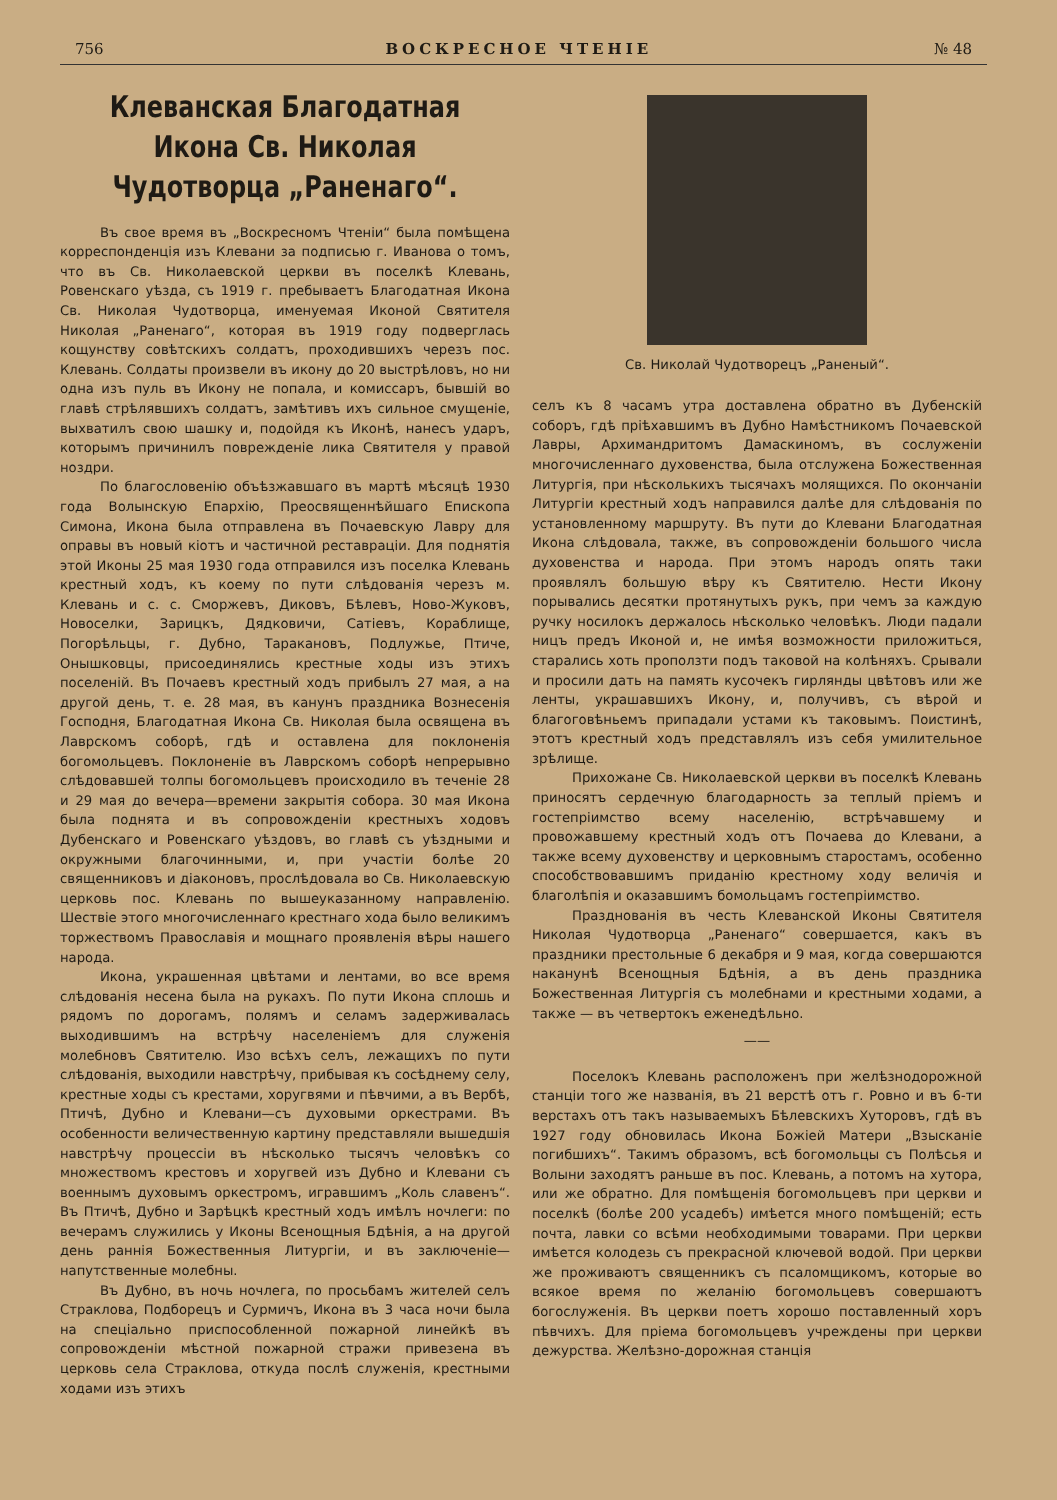756 ВОСКРЕСНОЕ ЧТЕНІЕ № 48
Клеванская Благодатная Икона Св. Николая Чудотворца „Раненаго“.
Въ свое время въ „Воскресномъ Чтеніи“ была помѣщена корреспонденція изъ Клевани за подписью г. Иванова о томъ, что въ Св. Николаевской церкви въ поселкѣ Клевань, Ровенскаго уѣзда, съ 1919 г. пребываетъ Благодатная Икона Св. Николая Чудотворца, именуемая Иконой Святителя Николая „Раненаго“, которая въ 1919 году подверглась кощунству совѣтскихъ солдатъ, проходившихъ черезъ пос. Клевань. Солдаты произвели въ икону до 20 выстрѣловъ, но ни одна изъ пуль въ Икону не попала, и комиссаръ, бывшій во главѣ стрѣлявшихъ солдатъ, замѣтивъ ихъ сильное смущеніе, выхватилъ свою шашку и, подойдя къ Иконѣ, нанесъ ударъ, которымъ причинилъ поврежденіе лика Святителя у правой ноздри.
По благословенію объѣзжавшаго въ мартѣ мѣсяцѣ 1930 года Волынскую Епархію, Преосвященнѣйшаго Епископа Симона, Икона была отправлена въ Почаевскую Лавру для оправы въ новый кіотъ и частичной реставраціи. Для поднятія этой Иконы 25 мая 1930 года отправился изъ поселка Клевань крестный ходъ, къ коему по пути слѣдованія черезъ м. Клевань и с. с. Сморжевъ, Диковъ, Бѣлевъ, Ново-Жуковъ, Новоселки, Зарицкъ, Дядковичи, Сатіевъ, Кораблище, Погорѣльцы, г. Дубно, Таракановъ, Подлужье, Птиче, Онышковцы, присоединялись крестные ходы изъ этихъ поселеній. Въ Почаевъ крестный ходъ прибылъ 27 мая, а на другой день, т. е. 28 мая, въ канунъ праздника Вознесенія Господня, Благодатная Икона Св. Николая была освящена въ Лаврскомъ соборѣ, гдѣ и оставлена для поклоненія богомольцевъ. Поклоненіе въ Лаврскомъ соборѣ непрерывно слѣдовавшей толпы богомольцевъ происходило въ теченіе 28 и 29 мая до вечера—времени закрытія собора. 30 мая Икона была поднята и въ сопровожденіи крестныхъ ходовъ Дубенскаго и Ровенскаго уѣздовъ, во главѣ съ уѣздными и окружными благочинными, и, при участіи болѣе 20 священниковъ и діаконовъ, прослѣдовала во Св. Николаевскую церковь пос. Клевань по вышеуказанному направленію. Шествіе этого многочисленнаго крестнаго хода было великимъ торжествомъ Православія и мощнаго проявленія вѣры нашего народа.
Икона, украшенная цвѣтами и лентами, во все время слѣдованія несена была на рукахъ. По пути Икона сплошь и рядомъ по дорогамъ, полямъ и селамъ задерживалась выходившимъ на встрѣчу населеніемъ для служенія молебновъ Святителю. Изо всѣхъ селъ, лежащихъ по пути слѣдованія, выходили навстрѣчу, прибывая къ сосѣднему селу, крестные ходы съ крестами, хоругвями и пѣвчими, а въ Вербѣ, Птичѣ, Дубно и Клевани—съ духовыми оркестрами. Въ особенности величественную картину представляли вышедшія навстрѣчу процессіи въ нѣсколько тысячъ человѣкъ со множествомъ крестовъ и хоругвей изъ Дубно и Клевани съ военнымъ духовымъ оркестромъ, игравшимъ „Коль славенъ“. Въ Птичѣ, Дубно и Зарѣцкѣ крестный ходъ имѣлъ ночлеги: по вечерамъ служились у Иконы Всенощныя Бдѣнія, а на другой день раннія Божественныя Литургіи, и въ заключеніе—напутственные молебны.
Въ Дубно, въ ночь ночлега, по просьбамъ жителей селъ Страклова, Подборецъ и Сурмичъ, Икона въ 3 часа ночи была на спеціально приспособленной пожарной линейкѣ въ сопровожденіи мѣстной пожарной стражи привезена въ церковь села Страклова, откуда послѣ служенія, крестными ходами изъ этихъ
Св. Николай Чудотворецъ „Раненый“.
селъ къ 8 часамъ утра доставлена обратно въ Дубенскій соборъ, гдѣ пріѣхавшимъ въ Дубно Намѣстникомъ Почаевской Лавры, Архимандритомъ Дамаскиномъ, въ сослуженіи многочисленнаго духовенства, была отслужена Божественная Литургія, при нѣсколькихъ тысячахъ молящихся. По окончаніи Литургіи крестный ходъ направился далѣе для слѣдованія по установленному маршруту. Въ пути до Клевани Благодатная Икона слѣдовала, также, въ сопровожденіи большого числа духовенства и народа. При этомъ народъ опять таки проявлялъ большую вѣру къ Святителю. Нести Икону порывались десятки протянутыхъ рукъ, при чемъ за каждую ручку носилокъ держалось нѣсколько человѣкъ. Люди падали ницъ предъ Иконой и, не имѣя возможности приложиться, старались хоть проползти подъ таковой на колѣняхъ. Срывали и просили дать на память кусочекъ гирлянды цвѣтовъ или же ленты, украшавшихъ Икону, и, получивъ, съ вѣрой и благоговѣньемъ припадали устами къ таковымъ. Поистинѣ, этотъ крестный ходъ представлялъ изъ себя умилительное зрѣлище.
Прихожане Св. Николаевской церкви въ поселкѣ Клевань приносятъ сердечную благодарность за теплый пріемъ и гостепріимство всему населенію, встрѣчавшему и провожавшему крестный ходъ отъ Почаева до Клевани, а также всему духовенству и церковнымъ старостамъ, особенно способствовавшимъ приданію крестному ходу величія и благолѣпія и оказавшимъ бомольцамъ гостепріимство.
Празднованія въ честь Клеванской Иконы Святителя Николая Чудотворца „Раненаго“ совершается, какъ въ праздники престольные 6 декабря и 9 мая, когда совершаются наканунѣ Всенощныя Бдѣнія, а въ день праздника Божественная Литургія съ молебнами и крестными ходами, а также — въ четвертокъ еженедѣльно.
——
Поселокъ Клевань расположенъ при желѣзнодорожной станціи того же названія, въ 21 верстѣ отъ г. Ровно и въ 6-ти верстахъ отъ такъ называемыхъ Бѣлевскихъ Хуторовъ, гдѣ въ 1927 году обновилась Икона Божіей Матери „Взысканіе погибшихъ“. Такимъ образомъ, всѣ богомольцы съ Полѣсья и Волыни заходятъ раньше въ пос. Клевань, а потомъ на хутора, или же обратно. Для помѣщенія богомольцевъ при церкви и поселкѣ (болѣе 200 усадебъ) имѣется много помѣщеній; есть почта, лавки со всѣми необходимыми товарами. При церкви имѣется колодезь съ прекрасной ключевой водой. При церкви же проживаютъ священникъ съ псаломщикомъ, которые во всякое время по желанію богомольцевъ совершаютъ богослуженія. Въ церкви поетъ хорошо поставленный хоръ пѣвчихъ. Для пріема богомольцевъ учреждены при церкви дежурства. Желѣзно-дорожная станція